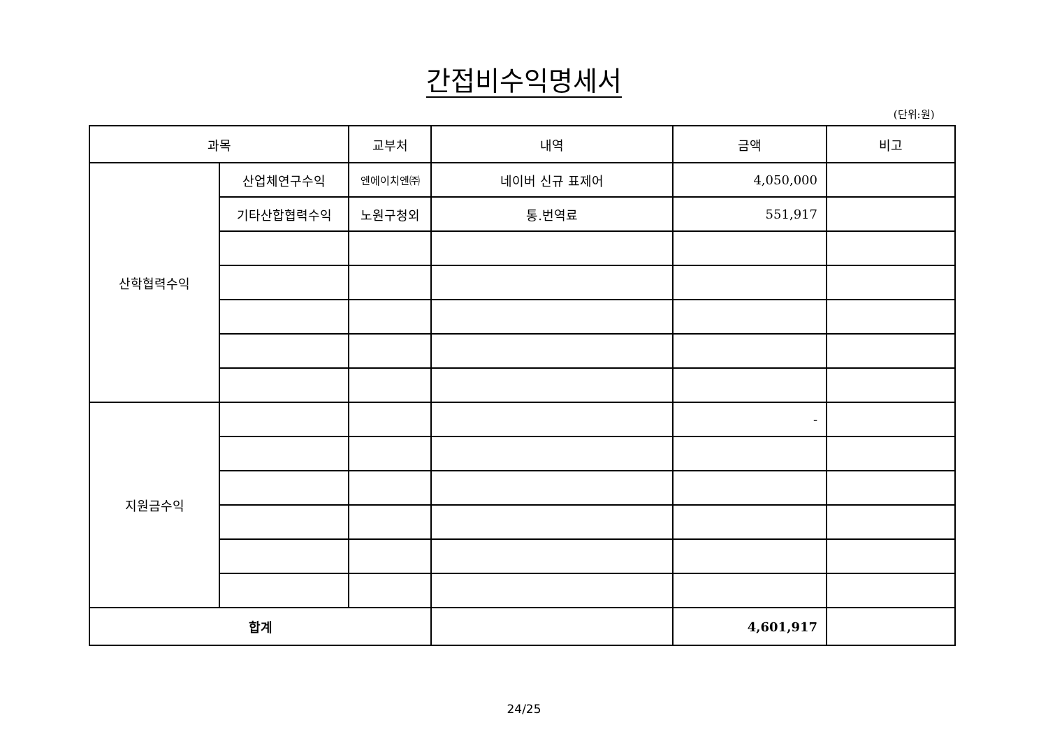간접비수익명세서
(단위:원)
| 과목 | | 교부처 | 내역 | 금액 | 비고 |
| --- | --- | --- | --- | --- | --- |
| 산학협력수익 | 산업체연구수익 | 엔에이치엔㈜ | 네이버 신규 표제어 | 4,050,000 | |
| | 기타산합협력수익 | 노원구청외 | 통.번역료 | 551,917 | |
| 지원금수익 | | | | - | |
| 합계 | | | | 4,601,917 | |
24/25